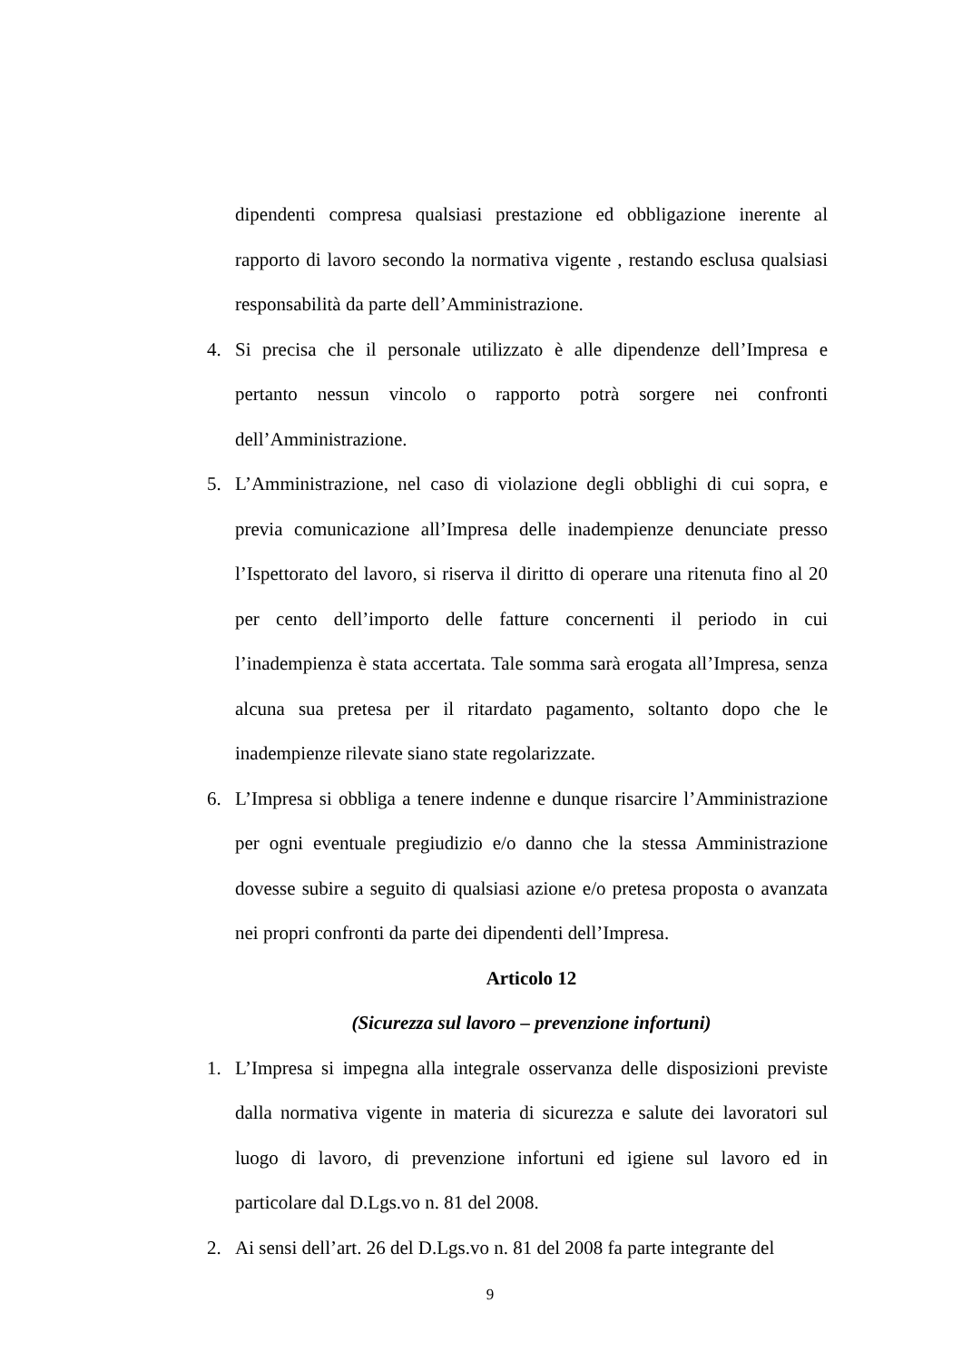dipendenti compresa qualsiasi prestazione ed obbligazione inerente al rapporto di lavoro secondo la normativa vigente , restando esclusa qualsiasi responsabilità da parte dell’Amministrazione.
4. Si precisa che il personale utilizzato è alle dipendenze dell’Impresa e pertanto nessun vincolo o rapporto potrà sorgere nei confronti dell’Amministrazione.
5. L’Amministrazione, nel caso di violazione degli obblighi di cui sopra, e previa comunicazione all’Impresa delle inadempienze denunciate presso l’Ispettorato del lavoro, si riserva il diritto di operare una ritenuta fino al 20 per cento dell’importo delle fatture concernenti il periodo in cui l’inadempienza è stata accertata. Tale somma sarà erogata all’Impresa, senza alcuna sua pretesa per il ritardato pagamento, soltanto dopo che le inadempienze rilevate siano state regolarizzate.
6. L’Impresa si obbliga a tenere indenne e dunque risarcire l’Amministrazione per ogni eventuale pregiudizio e/o danno che la stessa Amministrazione dovesse subire a seguito di qualsiasi azione e/o pretesa proposta o avanzata nei propri confronti da parte dei dipendenti dell’Impresa.
Articolo 12
(Sicurezza sul lavoro – prevenzione infortuni)
1. L’Impresa si impegna alla integrale osservanza delle disposizioni previste dalla normativa vigente in materia di sicurezza e salute dei lavoratori sul luogo di lavoro, di prevenzione infortuni ed igiene sul lavoro ed in particolare dal D.Lgs.vo n. 81 del 2008.
2. Ai sensi dell’art. 26 del D.Lgs.vo n. 81 del 2008 fa parte integrante del
9